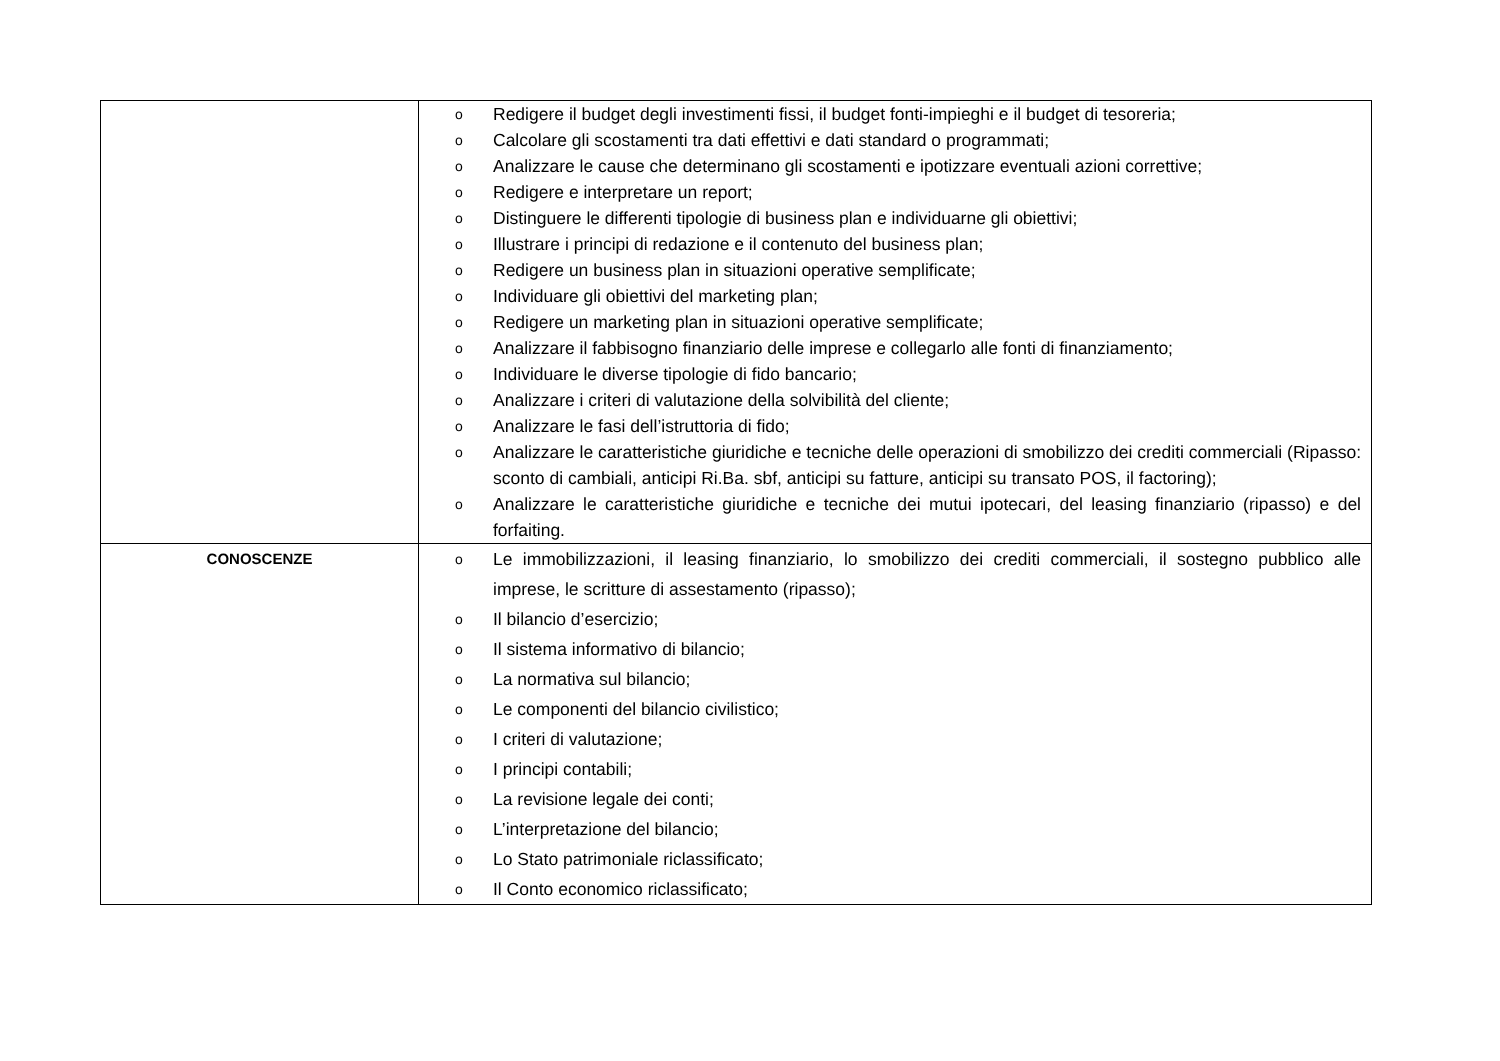| | o Redigere il budget degli investimenti fissi, il budget fonti-impieghi e il budget di tesoreria; o Calcolare gli scostamenti tra dati effettivi e dati standard o programmati; o Analizzare le cause che determinano gli scostamenti e ipotizzare eventuali azioni correttive; o Redigere e interpretare un report; o Distinguere le differenti tipologie di business plan e individuarne gli obiettivi; o Illustrare i principi di redazione e il contenuto del business plan; o Redigere un business plan in situazioni operative semplificate; o Individuare gli obiettivi del marketing plan; o Redigere un marketing plan in situazioni operative semplificate; o Analizzare il fabbisogno finanziario delle imprese e collegarlo alle fonti di finanziamento; o Individuare le diverse tipologie di fido bancario; o Analizzare i criteri di valutazione della solvibilità del cliente; o Analizzare le fasi dell’istruttoria di fido; o Analizzare le caratteristiche giuridiche e tecniche delle operazioni di smobilizzo dei crediti commerciali (Ripasso: sconto di cambiali, anticipi Ri.Ba. sbf, anticipi su fatture, anticipi su transato POS, il factoring); o Analizzare le caratteristiche giuridiche e tecniche dei mutui ipotecari, del leasing finanziario (ripasso) e del forfaiting. |
| CONOSCENZE | o Le immobilizzazioni, il leasing finanziario, lo smobilizzo dei crediti commerciali, il sostegno pubblico alle imprese, le scritture di assestamento (ripasso); o Il bilancio d’esercizio; o Il sistema informativo di bilancio; o La normativa sul bilancio; o Le componenti del bilancio civilistico; o I criteri di valutazione; o I principi contabili; o La revisione legale dei conti; o L’interpretazione del bilancio; o Lo Stato patrimoniale riclassificato; o Il Conto economico riclassificato; |